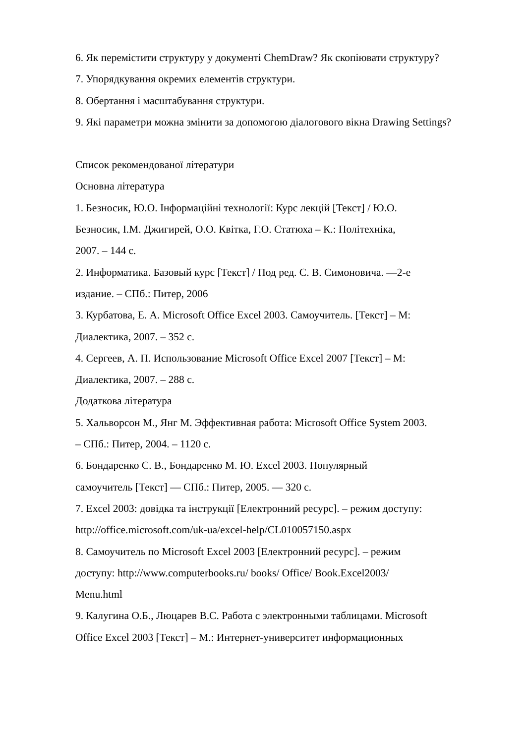6. Як перемістити структуру у документі ChemDraw? Як скопіювати структуру?
7. Упорядкування окремих елементів структури.
8. Обертання і масштабування структури.
9. Які параметри можна змінити за допомогою діалогового вікна Drawing Settings?
Список рекомендованої літератури
Основна література
1. Безносик, Ю.О. Інформаційні технології: Курс лекцій [Текст] / Ю.О.
Безносик, І.М. Джигирей, О.О. Квітка, Г.О. Статюха – К.: Політехніка,
2007. – 144 с.
2. Информатика. Базовый курс [Текст] / Под ред. С. В. Симоновича. —2-е
издание. – СПб.: Питер, 2006
3. Курбатова, Е. А. Microsoft Office Excel 2003. Самоучитель. [Текст] – М:
Диалектика, 2007. – 352 с.
4. Сергеев, А. П. Использование Microsoft Office Excel 2007 [Текст] – М:
Диалектика, 2007. – 288 с.
Додаткова література
5. Хальворсон М., Янг М. Эффективная работа: Microsoft Office System 2003.
– СПб.: Питер, 2004. – 1120 с.
6. Бондаренко С. В., Бондаренко М. Ю. Excel 2003. Популярный
самоучитель [Текст] — СПб.: Питер, 2005. — 320 с.
7. Excel 2003: довідка та інструкції [Електронний ресурс]. – режим доступу:
http://office.microsoft.com/uk-ua/excel-help/CL010057150.aspx
8. Самоучитель по Microsoft Excel 2003 [Електронний ресурс]. – режим
доступу: http://www.computerbooks.ru/ books/ Office/ Book.Excel2003/
Menu.html
9. Калугина О.Б., Люцарев В.С. Работа с электронными таблицами. Microsoft
Office Excel 2003 [Текст] – М.: Интернет-университет информационных